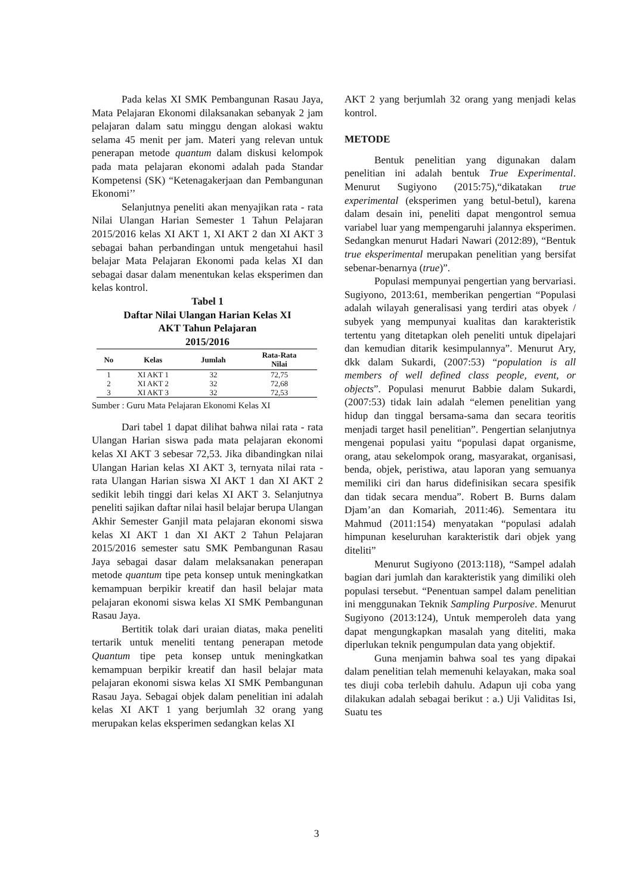Pada kelas XI SMK Pembangunan Rasau Jaya, Mata Pelajaran Ekonomi dilaksanakan sebanyak 2 jam pelajaran dalam satu minggu dengan alokasi waktu selama 45 menit per jam. Materi yang relevan untuk penerapan metode quantum dalam diskusi kelompok pada mata pelajaran ekonomi adalah pada Standar Kompetensi (SK) “Ketenagakerjaan dan Pembangunan Ekonomi’’
Selanjutnya peneliti akan menyajikan rata - rata Nilai Ulangan Harian Semester 1 Tahun Pelajaran 2015/2016 kelas XI AKT 1, XI AKT 2 dan XI AKT 3 sebagai bahan perbandingan untuk mengetahui hasil belajar Mata Pelajaran Ekonomi pada kelas XI dan sebagai dasar dalam menentukan kelas eksperimen dan kelas kontrol.
Tabel 1
Daftar Nilai Ulangan Harian Kelas XI
AKT Tahun Pelajaran
2015/2016
| No | Kelas | Jumlah | Rata-Rata Nilai |
| --- | --- | --- | --- |
| 1 | XI AKT 1 | 32 | 72,75 |
| 2 | XI AKT 2 | 32 | 72,68 |
| 3 | XI AKT 3 | 32 | 72,53 |
Sumber : Guru Mata Pelajaran Ekonomi Kelas XI
Dari tabel 1 dapat dilihat bahwa nilai rata - rata Ulangan Harian siswa pada mata pelajaran ekonomi kelas XI AKT 3 sebesar 72,53. Jika dibandingkan nilai Ulangan Harian kelas XI AKT 3, ternyata nilai rata - rata Ulangan Harian siswa XI AKT 1 dan XI AKT 2 sedikit lebih tinggi dari kelas XI AKT 3. Selanjutnya peneliti sajikan daftar nilai hasil belajar berupa Ulangan Akhir Semester Ganjil mata pelajaran ekonomi siswa kelas XI AKT 1 dan XI AKT 2 Tahun Pelajaran 2015/2016 semester satu SMK Pembangunan Rasau Jaya sebagai dasar dalam melaksanakan penerapan metode quantum tipe peta konsep untuk meningkatkan kemampuan berpikir kreatif dan hasil belajar mata pelajaran ekonomi siswa kelas XI SMK Pembangunan Rasau Jaya.
Bertitik tolak dari uraian diatas, maka peneliti tertarik untuk meneliti tentang penerapan metode Quantum tipe peta konsep untuk meningkatkan kemampuan berpikir kreatif dan hasil belajar mata pelajaran ekonomi siswa kelas XI SMK Pembangunan Rasau Jaya. Sebagai objek dalam penelitian ini adalah kelas XI AKT 1 yang berjumlah 32 orang yang merupakan kelas eksperimen sedangkan kelas XI
AKT 2 yang berjumlah 32 orang yang menjadi kelas kontrol.
METODE
Bentuk penelitian yang digunakan dalam penelitian ini adalah bentuk True Experimental. Menurut Sugiyono (2015:75),“dikatakan true experimental (eksperimen yang betul-betul), karena dalam desain ini, peneliti dapat mengontrol semua variabel luar yang mempengaruhi jalannya eksperimen. Sedangkan menurut Hadari Nawari (2012:89), “Bentuk true eksperimental merupakan penelitian yang bersifat sebenar-benarnya (true)”.
Populasi mempunyai pengertian yang bervariasi. Sugiyono, 2013:61, memberikan pengertian “Populasi adalah wilayah generalisasi yang terdiri atas obyek / subyek yang mempunyai kualitas dan karakteristik tertentu yang ditetapkan oleh peneliti untuk dipelajari dan kemudian ditarik kesimpulannya”. Menurut Ary, dkk dalam Sukardi, (2007:53) “population is all members of well defined class people, event, or objects”. Populasi menurut Babbie dalam Sukardi, (2007:53) tidak lain adalah “elemen penelitian yang hidup dan tinggal bersama-sama dan secara teoritis menjadi target hasil penelitian”. Pengertian selanjutnya mengenai populasi yaitu “populasi dapat organisme, orang, atau sekelompok orang, masyarakat, organisasi, benda, objek, peristiwa, atau laporan yang semuanya memiliki ciri dan harus didefinisikan secara spesifik dan tidak secara mendua”. Robert B. Burns dalam Djam’an dan Komariah, 2011:46). Sementara itu Mahmud (2011:154) menyatakan “populasi adalah himpunan keseluruhan karakteristik dari objek yang diteliti”
Menurut Sugiyono (2013:118), “Sampel adalah bagian dari jumlah dan karakteristik yang dimiliki oleh populasi tersebut. “Penentuan sampel dalam penelitian ini menggunakan Teknik Sampling Purposive. Menurut Sugiyono (2013:124), Untuk memperoleh data yang dapat mengungkapkan masalah yang diteliti, maka diperlukan teknik pengumpulan data yang objektif.
Guna menjamin bahwa soal tes yang dipakai dalam penelitian telah memenuhi kelayakan, maka soal tes diuji coba terlebih dahulu. Adapun uji coba yang dilakukan adalah sebagai berikut : a.) Uji Validitas Isi, Suatu tes
3